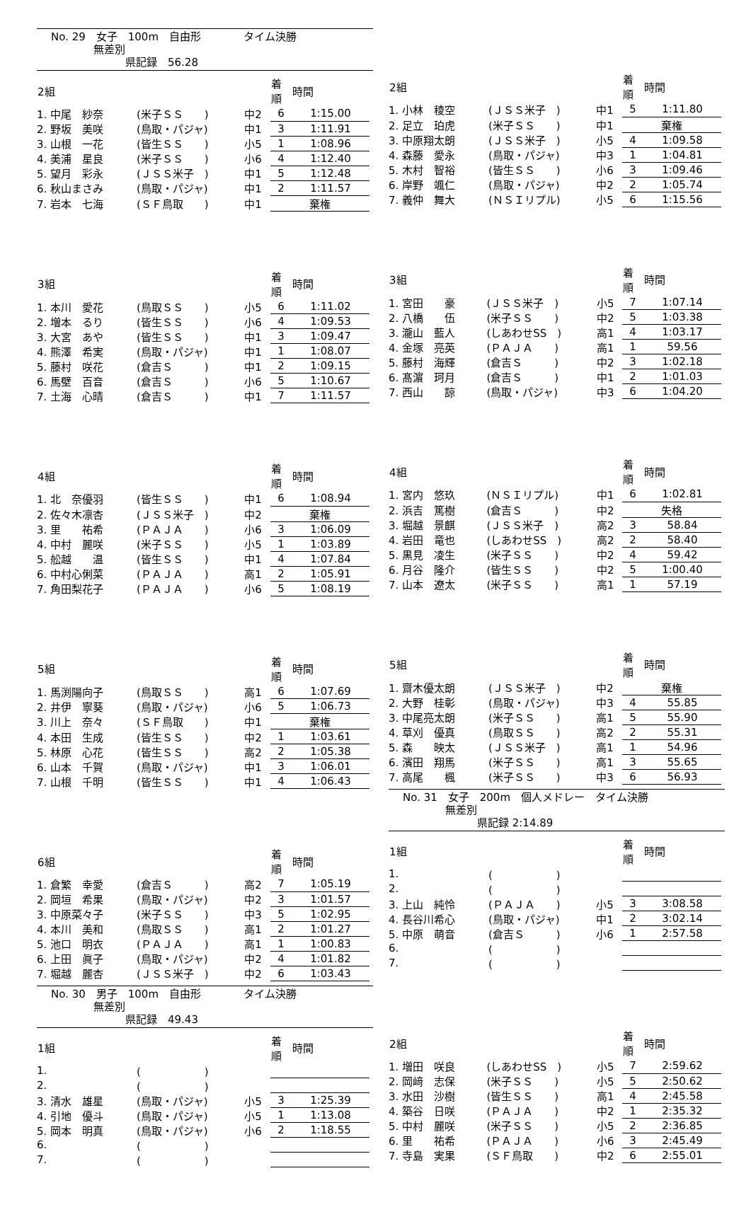No. 29　女子　100m　自由形　　　　タイム決勝
　　　　無差別
　　　　　　　県記録　56.28
| 2組 | | | 着順 | 時間 |
| --- | --- | --- | --- | --- |
| 1. 中尾 紗奈 | (米子ＳＳ ) | 中2 | 6 | 1:15.00 |
| 2. 野坂 美咲 | (鳥取・パジャ) | 中1 | 3 | 1:11.91 |
| 3. 山根 一花 | (皆生ＳＳ ) | 小5 | 1 | 1:08.96 |
| 4. 美浦 星良 | (米子ＳＳ ) | 小6 | 4 | 1:12.40 |
| 5. 望月 彩永 | (ＪＳＳ米子 ) | 中1 | 5 | 1:12.48 |
| 6. 秋山まさみ | (鳥取・パジャ) | 中1 | 2 | 1:11.57 |
| 7. 岩本 七海 | (ＳＦ鳥取 ) | 中1 | 棄権 | |
| 3組 | | | 着順 | 時間 |
| --- | --- | --- | --- | --- |
| 1. 本川 愛花 | (鳥取ＳＳ ) | 小5 | 6 | 1:11.02 |
| 2. 増本 るり | (皆生ＳＳ ) | 小6 | 4 | 1:09.53 |
| 3. 大宮 あや | (皆生ＳＳ ) | 中1 | 3 | 1:09.47 |
| 4. 熊澤 希実 | (鳥取・パジャ) | 中1 | 1 | 1:08.07 |
| 5. 藤村 咲花 | (倉吉Ｓ ) | 中1 | 2 | 1:09.15 |
| 6. 馬壁 百音 | (倉吉Ｓ ) | 小6 | 5 | 1:10.67 |
| 7. 土海 心晴 | (倉吉Ｓ ) | 中1 | 7 | 1:11.57 |
| 4組 | | | 着順 | 時間 |
| --- | --- | --- | --- | --- |
| 1. 北 奈優羽 | (皆生ＳＳ ) | 中1 | 6 | 1:08.94 |
| 2. 佐々木凛杏 | (ＪＳＳ米子 ) | 中2 | 棄権 | |
| 3. 里 祐希 | (ＰＡＪＡ ) | 小6 | 3 | 1:06.09 |
| 4. 中村 麗咲 | (米子ＳＳ ) | 小5 | 1 | 1:03.89 |
| 5. 舩越 温 | (皆生ＳＳ ) | 中1 | 4 | 1:07.84 |
| 6. 中村心俐菜 | (ＰＡＪＡ ) | 高1 | 2 | 1:05.91 |
| 7. 角田梨花子 | (ＰＡＪＡ ) | 小6 | 5 | 1:08.19 |
| 5組 | | | 着順 | 時間 |
| --- | --- | --- | --- | --- |
| 1. 馬渕陽向子 | (鳥取ＳＳ ) | 高1 | 6 | 1:07.69 |
| 2. 井伊 寧葵 | (鳥取・パジャ) | 小6 | 5 | 1:06.73 |
| 3. 川上 奈々 | (ＳＦ鳥取 ) | 中1 | 棄権 | |
| 4. 本田 生成 | (皆生ＳＳ ) | 中2 | 1 | 1:03.61 |
| 5. 林原 心花 | (皆生ＳＳ ) | 高2 | 2 | 1:05.38 |
| 6. 山本 千賀 | (鳥取・パジャ) | 中1 | 3 | 1:06.01 |
| 7. 山根 千明 | (皆生ＳＳ ) | 中1 | 4 | 1:06.43 |
| 6組 | | | 着順 | 時間 |
| --- | --- | --- | --- | --- |
| 1. 倉繁 幸愛 | (倉吉Ｓ ) | 高2 | 7 | 1:05.19 |
| 2. 岡垣 希果 | (鳥取・パジャ) | 中2 | 3 | 1:01.57 |
| 3. 中原菜々子 | (米子ＳＳ ) | 中3 | 5 | 1:02.95 |
| 4. 本川 美和 | (鳥取ＳＳ ) | 高1 | 2 | 1:01.27 |
| 5. 池口 明衣 | (ＰＡＪＡ ) | 高1 | 1 | 1:00.83 |
| 6. 上田 眞子 | (鳥取・パジャ) | 中2 | 4 | 1:01.82 |
| 7. 堀越 麗杏 | (ＪＳＳ米子 ) | 中2 | 6 | 1:03.43 |
No. 30　男子　100m　自由形　　　　タイム決勝
　　　　無差別
　　　　　　　県記録　49.43
| 1組 | | | 着順 | 時間 |
| --- | --- | --- | --- | --- |
| 1. | ( ) | | | |
| 2. | ( ) | | | |
| 3. 清水 雄星 | (鳥取・パジャ) | 小5 | 3 | 1:25.39 |
| 4. 引地 優斗 | (鳥取・パジャ) | 小5 | 1 | 1:13.08 |
| 5. 岡本 明真 | (鳥取・パジャ) | 小6 | 2 | 1:18.55 |
| 6. | ( ) | | | |
| 7. | ( ) | | | |
| 2組 | | | 着順 | 時間 |
| --- | --- | --- | --- | --- |
| 1. 小林 稜空 | (ＪＳＳ米子 ) | 中1 | 5 | 1:11.80 |
| 2. 足立 珀虎 | (米子ＳＳ ) | 中1 | 棄権 | |
| 3. 中原翔太朗 | (ＪＳＳ米子 ) | 小5 | 4 | 1:09.58 |
| 4. 森藤 愛永 | (鳥取・パジャ) | 中3 | 1 | 1:04.81 |
| 5. 木村 智裕 | (皆生ＳＳ ) | 小6 | 3 | 1:09.46 |
| 6. 岸野 颯仁 | (鳥取・パジャ) | 中2 | 2 | 1:05.74 |
| 7. 義仲 舞大 | (ＮＳＩリプル) | 小5 | 6 | 1:15.56 |
| 3組 | | | 着順 | 時間 |
| --- | --- | --- | --- | --- |
| 1. 宮田 豪 | (ＪＳＳ米子 ) | 小5 | 7 | 1:07.14 |
| 2. 八橋 伍 | (米子ＳＳ ) | 中2 | 5 | 1:03.38 |
| 3. 瀧山 藍人 | (しあわせSS ) | 高1 | 4 | 1:03.17 |
| 4. 金塚 亮英 | (ＰＡＪＡ ) | 高1 | 1 | 59.56 |
| 5. 藤村 海輝 | (倉吉Ｓ ) | 中2 | 3 | 1:02.18 |
| 6. 髙濵 珂月 | (倉吉Ｓ ) | 中1 | 2 | 1:01.03 |
| 7. 西山 諒 | (鳥取・パジャ) | 中3 | 6 | 1:04.20 |
| 4組 | | | 着順 | 時間 |
| --- | --- | --- | --- | --- |
| 1. 宮内 悠玖 | (ＮＳＩリプル) | 中1 | 6 | 1:02.81 |
| 2. 浜吉 篤樹 | (倉吉Ｓ ) | 中2 | 失格 | |
| 3. 堀越 景麒 | (ＪＳＳ米子 ) | 高2 | 3 | 58.84 |
| 4. 岩田 竜也 | (しあわせSS ) | 高2 | 2 | 58.40 |
| 5. 黒見 凌生 | (米子ＳＳ ) | 中2 | 4 | 59.42 |
| 6. 月谷 隆介 | (皆生ＳＳ ) | 中2 | 5 | 1:00.40 |
| 7. 山本 遼太 | (米子ＳＳ ) | 高1 | 1 | 57.19 |
| 5組 | | | 着順 | 時間 |
| --- | --- | --- | --- | --- |
| 1. 齋木優太朗 | (ＪＳＳ米子 ) | 中2 | 棄権 | |
| 2. 大野 桂彰 | (鳥取・パジャ) | 中3 | 4 | 55.85 |
| 3. 中尾亮太朗 | (米子ＳＳ ) | 高1 | 5 | 55.90 |
| 4. 草刈 優真 | (鳥取ＳＳ ) | 高2 | 2 | 55.31 |
| 5. 森 映太 | (ＪＳＳ米子 ) | 高1 | 1 | 54.96 |
| 6. 濱田 翔馬 | (米子ＳＳ ) | 高1 | 3 | 55.65 |
| 7. 高尾 楓 | (米子ＳＳ ) | 中3 | 6 | 56.93 |
No. 31　女子　200m　個人メドレー　タイム決勝
　　　　無差別
　　　　　　　県記録 2:14.89
| 1組 | | | 着順 | 時間 |
| --- | --- | --- | --- | --- |
| 1. | ( ) | | | |
| 2. | ( ) | | | |
| 3. 上山 純怜 | (ＰＡＪＡ ) | 小5 | 3 | 3:08.58 |
| 4. 長谷川希心 | (鳥取・パジャ) | 中1 | 2 | 3:02.14 |
| 5. 中原 萌音 | (倉吉Ｓ ) | 小6 | 1 | 2:57.58 |
| 6. | ( ) | | | |
| 7. | ( ) | | | |
| 2組 | | | 着順 | 時間 |
| --- | --- | --- | --- | --- |
| 1. 増田 咲良 | (しあわせSS ) | 小5 | 7 | 2:59.62 |
| 2. 岡﨑 志保 | (米子ＳＳ ) | 小5 | 5 | 2:50.62 |
| 3. 水田 沙樹 | (皆生ＳＳ ) | 高1 | 4 | 2:45.58 |
| 4. 築谷 日咲 | (ＰＡＪＡ ) | 中2 | 1 | 2:35.32 |
| 5. 中村 麗咲 | (米子ＳＳ ) | 小5 | 2 | 2:36.85 |
| 6. 里 祐希 | (ＰＡＪＡ ) | 小6 | 3 | 2:45.49 |
| 7. 寺島 実果 | (ＳＦ鳥取 ) | 中2 | 6 | 2:55.01 |